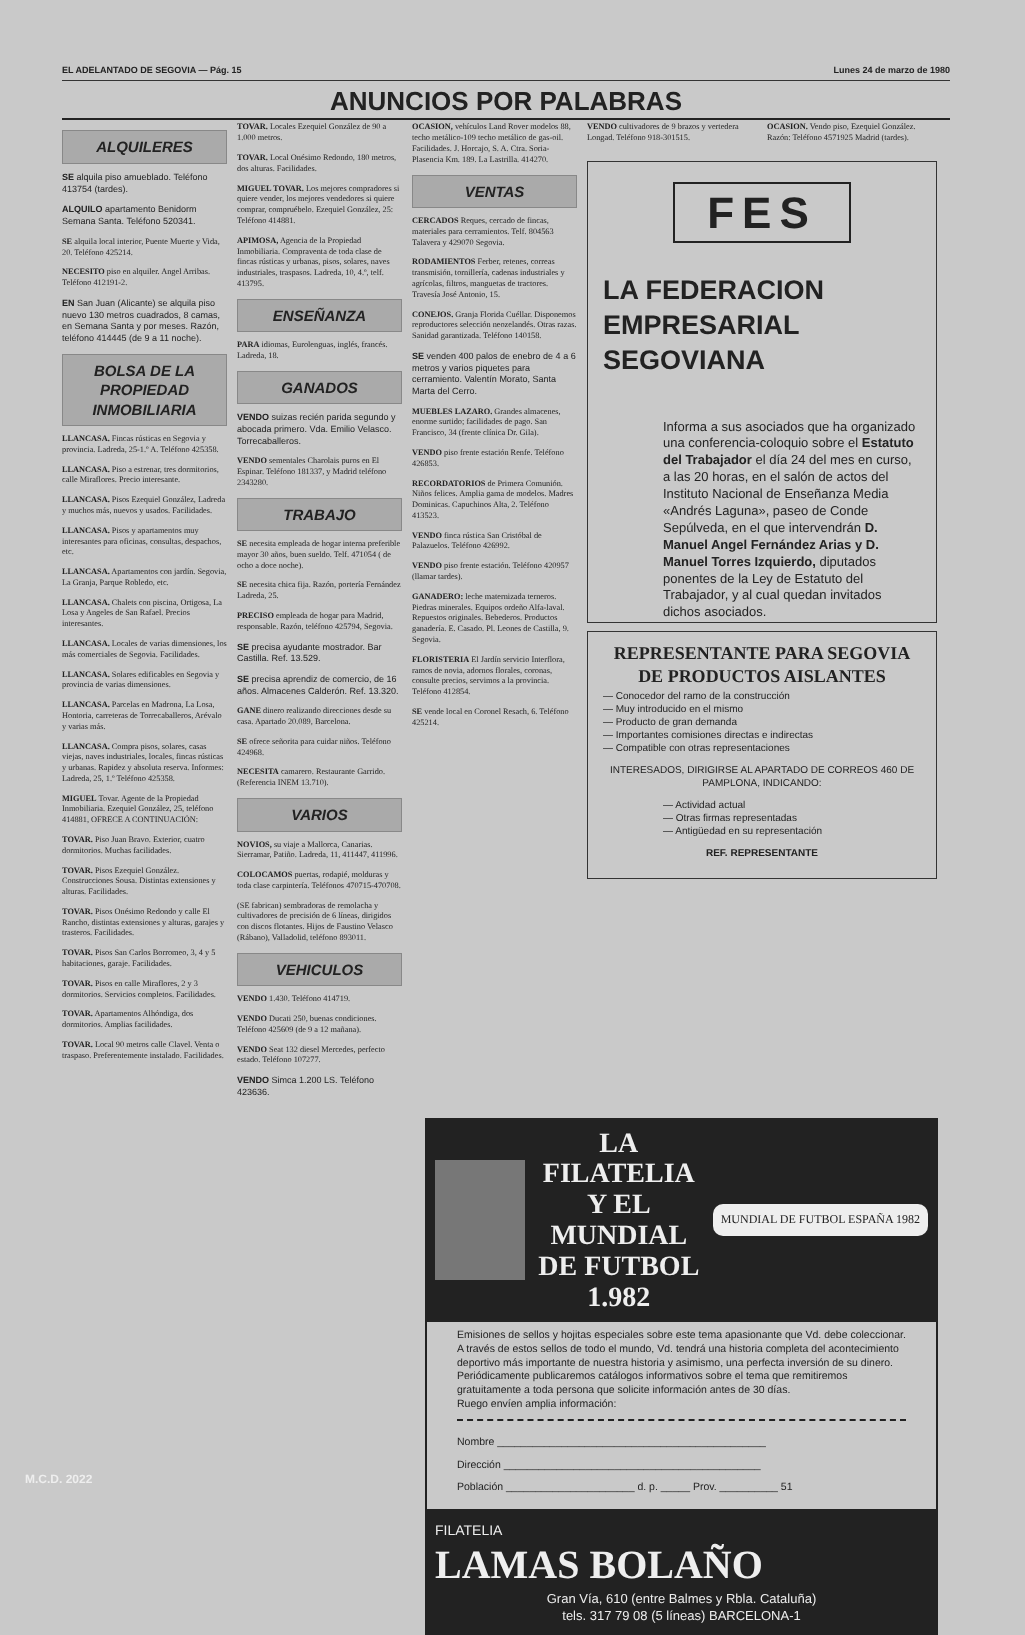EL ADELANTADO DE SEGOVIA — Pág. 15 Lunes 24 de marzo de 1980
ANUNCIOS POR PALABRAS
ALQUILERES
SE alquila piso amueblado. Teléfono 413754 (tardes).
ALQUILO apartamento Benidorm Semana Santa. Teléfono 520341.
SE alquila local interior, Puente Muerte y Vida, 20. Teléfono 425214.
NECESITO piso en alquiler. Angel Arribas. Teléfono 412191-2.
EN San Juan (Alicante) se alquila piso nuevo 130 metros cuadrados, 8 camas, en Semana Santa y por meses. Razón, teléfono 414445 (de 9 a 11 noche).
BOLSA DE LA PROPIEDAD INMOBILIARIA
LLANCASA. Fincas rústicas en Segovia y provincia. Ladreda, 25-1.º A. Teléfono 425358.
LLANCASA. Piso a estrenar, tres dormitorios, calle Miraflores. Precio interesante.
LLANCASA. Pisos Ezequiel González, Ladreda y muchos más, nuevos y usados. Facilidades.
LLANCASA. Pisos y apartamentos muy interesantes para oficinas, consultas, despachos, etc.
LLANCASA. Apartamentos con jardín. Segovia, La Granja, Parque Robledo, etc.
LLANCASA. Chalets con piscina, Ortigosa, La Losa y Angeles de San Rafael. Precios interesantes.
LLANCASA. Locales de varias dimensiones, los más comerciales de Segovia. Facilidades.
LLANCASA. Solares edificables en Segovia y provincia de varias dimensiones.
LLANCASA. Parcelas en Madrona, La Losa, Hontoria, carreteras de Torrecaballeros, Arévalo y varias más.
LLANCASA. Compra pisos, solares, casas viejas, naves industriales, locales, fincas rústicas y urbanas. Rapidez y absoluta reserva. Informes: Ladreda, 25, 1.º Teléfono 425358.
MIGUEL Tovar. Agente de la Propiedad Inmobiliaria. Ezequiel González, 25, teléfono 414881, OFRECE A CONTINUACIÓN:
TOVAR. Piso Juan Bravo. Exterior, cuatro dormitorios. Muchas facilidades.
TOVAR. Pisos Ezequiel González. Construcciones Sousa. Distintas extensiones y alturas. Facilidades.
TOVAR. Pisos Onésimo Redondo y calle El Rancho, distintas extensiones y alturas, garajes y trasteros. Facilidades.
TOVAR. Pisos San Carlos Borromeo, 3, 4 y 5 habitaciones, garaje. Facilidades.
TOVAR. Pisos en calle Miraflores, 2 y 3 dormitorios. Servicios completos. Facilidades.
TOVAR. Apartamentos Alhóndiga, dos dormitorios. Amplias facilidades.
TOVAR. Local 90 metros calle Clavel. Venta o traspaso. Preferentemente instalado. Facilidades.
TOVAR. Locales Ezequiel González de 90 a 1.000 metros.
TOVAR. Local Onésimo Redondo, 180 metros, dos alturas. Facilidades.
MIGUEL TOVAR. Los mejores compradores si quiere vender, los mejores vendedores si quiere comprar, compruébelo. Ezequiel González, 25: Teléfono 414881.
APIMOSA, Agencia de la Propiedad Inmobiliaria. Compraventa de toda clase de fincas rústicas y urbanas, pisos, solares, naves industriales, traspasos. Ladreda, 10, 4.º, telf. 413795.
ENSEÑANZA
PARA idiomas, Eurolenguas, inglés, francés. Ladreda, 18.
GANADOS
VENDO suizas recién parida segundo y abocada primero. Vda. Emilio Velasco. Torrecaballeros.
VENDO sementales Charolais puros en El Espinar. Teléfono 181337, y Madrid teléfono 2343280.
TRABAJO
SE necesita empleada de hogar interna preferible mayor 30 años, buen sueldo. Telf. 471054 ( de ocho a doce noche).
SE necesita chica fija. Razón, portería Fernández Ladreda, 25.
PRECISO empleada de hogar para Madrid, responsable. Razón, teléfono 425794, Segovia.
SE precisa ayudante mostrador. Bar Castilla. Ref. 13.529.
SE precisa aprendiz de comercio, de 16 años. Almacenes Calderón. Ref. 13.320.
GANE dinero realizando direcciones desde su casa. Apartado 20.089, Barcelona.
SE ofrece señorita para cuidar niños. Teléfono 424968.
NECESITA camarero. Restaurante Garrido. (Referencia INEM 13.710).
VARIOS
NOVIOS, su viaje a Mallorca, Canarias. Sierramar, Patiño. Ladreda, 11, 411447, 411996.
COLOCAMOS puertas, rodapié, molduras y toda clase carpintería. Teléfonos 470715-470708.
(SE fabrican) sembradoras de remolacha y cultivadores de precisión de 6 líneas, dirigidos con discos flotantes. Hijos de Faustino Velasco (Rábano), Valladolid, teléfono 893011.
VEHICULOS
VENDO 1.430. Teléfono 414719.
VENDO Ducati 250, buenas condiciones. Teléfono 425609 (de 9 a 12 mañana).
VENDO Seat 132 diesel Mercedes, perfecto estado. Teléfono 107277.
VENDO Simca 1.200 LS. Teléfono 423636.
OCASION, vehículos Land Rover modelos 88, techo metálico-109 techo metálico de gas-oil. Facilidades. J. Horcajo, S. A. Ctra. Soria-Plasencia Km. 189. La Lastrilla. 414270.
VENTAS
CERCADOS Reques, cercado de fincas, materiales para cerramientos. Telf. 804563 Talavera y 429070 Segovia.
RODAMIENTOS Ferber, retenes, correas transmisión, tornillería, cadenas industriales y agrícolas, filtros, manguetas de tractores. Travesía José Antonio, 15.
CONEJOS. Granja Florida Cuéllar. Disponemos reproductores selección neozelandés. Otras razas. Sanidad garantizada. Teléfono 140158.
SE venden 400 palos de enebro de 4 a 6 metros y varios piquetes para cerramiento. Valentín Morato, Santa Marta del Cerro.
MUEBLES LAZARO. Grandes almacenes, enorme surtido; facilidades de pago. San Francisco, 34 (frente clínica Dr. Gila).
VENDO piso frente estación Renfe. Teléfono 426853.
RECORDATORIOS de Primera Comunión. Niños felices. Amplia gama de modelos. Madres Dominicas. Capuchinos Alta, 2. Teléfono 413523.
VENDO finca rústica San Cristóbal de Palazuelos. Teléfono 426992.
VENDO piso frente estación. Teléfono 420957 (llamar tardes).
GANADERO: leche maternizada terneros. Piedras minerales. Equipos ordeño Alfa-laval. Repuestos originales. Bebederos. Productos ganadería. E. Casado. Pl. Leones de Castilla, 9. Segovia.
FLORISTERIA El Jardín servicio Interflora, ramos de novia, adornos florales, coronas, consulte precios, servimos a la provincia. Teléfono 412854.
SE vende local en Coronel Resach, 6. Teléfono 425214.
VENDO cultivadores de 9 brazos y vertedera Longad. Teléfono 918-301515.
OCASION. Vendo piso, Ezequiel González. Razón: Teléfono 4571925 Madrid (tardes).
FES
LA FEDERACION EMPRESARIAL SEGOVIANA
Informa a sus asociados que ha organizado una conferencia-coloquio sobre el Estatuto del Trabajador el día 24 del mes en curso, a las 20 horas, en el salón de actos del Instituto Nacional de Enseñanza Media «Andrés Laguna», paseo de Conde Sepúlveda, en el que intervendrán D. Manuel Angel Fernández Arias y D. Manuel Torres Izquierdo, diputados ponentes de la Ley de Estatuto del Trabajador, y al cual quedan invitados dichos asociados.
REPRESENTANTE PARA SEGOVIA
DE PRODUCTOS AISLANTES
— Conocedor del ramo de la construcción
— Muy introducido en el mismo
— Producto de gran demanda
— Importantes comisiones directas e indirectas
— Compatible con otras representaciones
INTERESADOS, DIRIGIRSE AL APARTADO DE CORREOS 460 DE PAMPLONA, INDICANDO:
— Actividad actual
— Otras firmas representadas
— Antigüedad en su representación
REF. REPRESENTANTE
LA FILATELIA Y EL MUNDIAL DE FUTBOL 1.982
MUNDIAL DE FUTBOL ESPAÑA 1982
Emisiones de sellos y hojitas especiales sobre este tema apasionante que Vd. debe coleccionar. A través de estos sellos de todo el mundo, Vd. tendrá una historia completa del acontecimiento deportivo más importante de nuestra historia y asimismo, una perfecta inversión de su dinero.
Periódicamente publicaremos catálogos informativos sobre el tema que remitiremos gratuitamente a toda persona que solicite información antes de 30 días.
Ruego envíen amplia información:
Nombre ______________________________________________
Dirección ____________________________________________
Población ______________________ d. p. _____ Prov. __________ 51
FILATELIA
LAMAS BOLAÑO
Gran Vía, 610 (entre Balmes y Rbla. Cataluña)
tels. 317 79 08 (5 líneas) BARCELONA-1
M.C.D. 2022